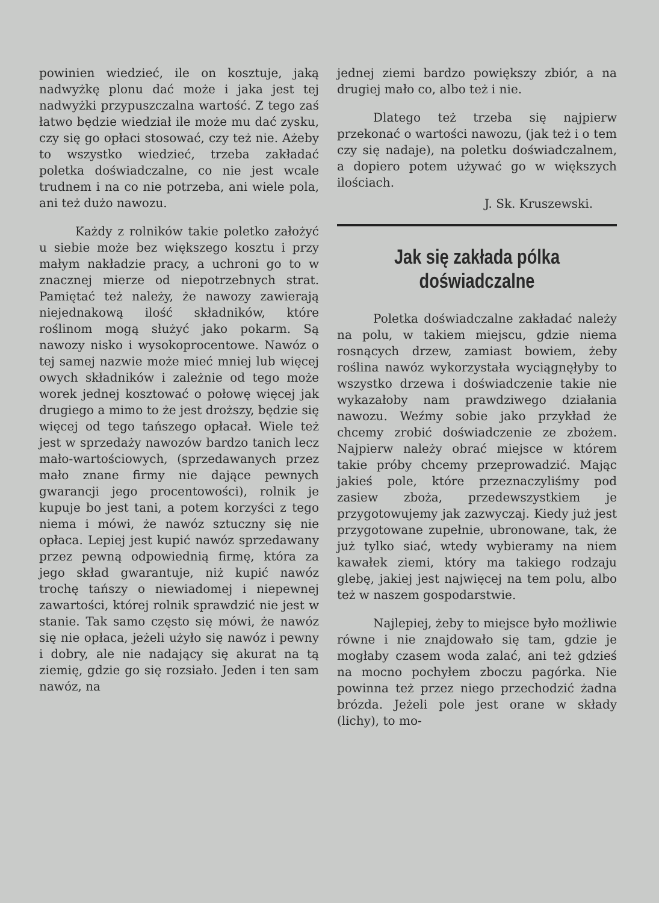powinien wiedzieć, ile on kosztuje, jaką nadwyżkę plonu dać może i jaka jest tej nadwyżki przypuszczalna wartość. Z tego zaś łatwo będzie wiedział ile może mu dać zysku, czy się go opłaci stosować, czy też nie. Ażeby to wszystko wiedzieć, trzeba zakładać poletka doświadczalne, co nie jest wcale trudnem i na co nie potrzeba, ani wiele pola, ani też dużo nawozu.
Każdy z rolników takie poletko założyć u siebie może bez większego kosztu i przy małym nakładzie pracy, a uchroni go to w znacznej mierze od niepotrzebnych strat. Pamiętać też należy, że nawozy zawierają niejednakową ilość składników, które roślinom mogą służyć jako pokarm. Są nawozy nisko i wysokoprocentowe. Nawóz o tej samej nazwie może mieć mniej lub więcej owych składników i zależnie od tego może worek jednej kosztować o połowę więcej jak drugiego a mimo to że jest droższy, będzie się więcej od tego tańszego opłacał. Wiele też jest w sprzedaży nawozów bardzo tanich lecz mało-wartościowych, (sprzedawanych przez mało znane firmy nie dające pewnych gwarancji jego procentowości), rolnik je kupuje bo jest tani, a potem korzyści z tego niema i mówi, że nawóz sztuczny się nie opłaca. Lepiej jest kupić nawóz sprzedawany przez pewną odpowiednią firmę, która za jego skład gwarantuje, niż kupić nawóz trochę tańszy o niewiadomej i niepewnej zawartości, której rolnik sprawdzić nie jest w stanie. Tak samo często się mówi, że nawóz się nie opłaca, jeżeli użyło się nawóz i pewny i dobry, ale nie nadający się akurat na tą ziemię, gdzie go się rozsiało. Jeden i ten sam nawóz, na
jednej ziemi bardzo powiększy zbiór, a na drugiej mało co, albo też i nie.
Dlatego też trzeba się najpierw przekonać o wartości nawozu, (jak też i o tem czy się nadaje), na poletku doświadczalnem, a dopiero potem używać go w większych ilościach.
J. Sk. Kruszewski.
Jak się zakłada pólka doświadczalne
Poletka doświadczalne zakładać należy na polu, w takiem miejscu, gdzie niema rosnących drzew, zamiast bowiem, żeby roślina nawóz wykorzystała wyciągnęłyby to wszystko drzewa i doświadczenie takie nie wykazałoby nam prawdziwego działania nawozu. Weźmy sobie jako przykład że chcemy zrobić doświadczenie ze zbożem. Najpierw należy obrać miejsce w którem takie próby chcemy przeprowadzić. Mając jakieś pole, które przeznaczyliśmy pod zasiew zboża, przedewszystkiem je przygotowujemy jak zazwyczaj. Kiedy już jest przygotowane zupełnie, ubronowane, tak, że już tylko siać, wtedy wybieramy na niem kawałek ziemi, który ma takiego rodzaju glebę, jakiej jest najwięcej na tem polu, albo też w naszem gospodarstwie.
Najlepiej, żeby to miejsce było możliwie równe i nie znajdowało się tam, gdzie je mogłaby czasem woda zalać, ani też gdzieś na mocno pochyłem zboczu pagórka. Nie powinna też przez niego przechodzić żadna brózda. Jeżeli pole jest orane w składy (lichy), to mo-